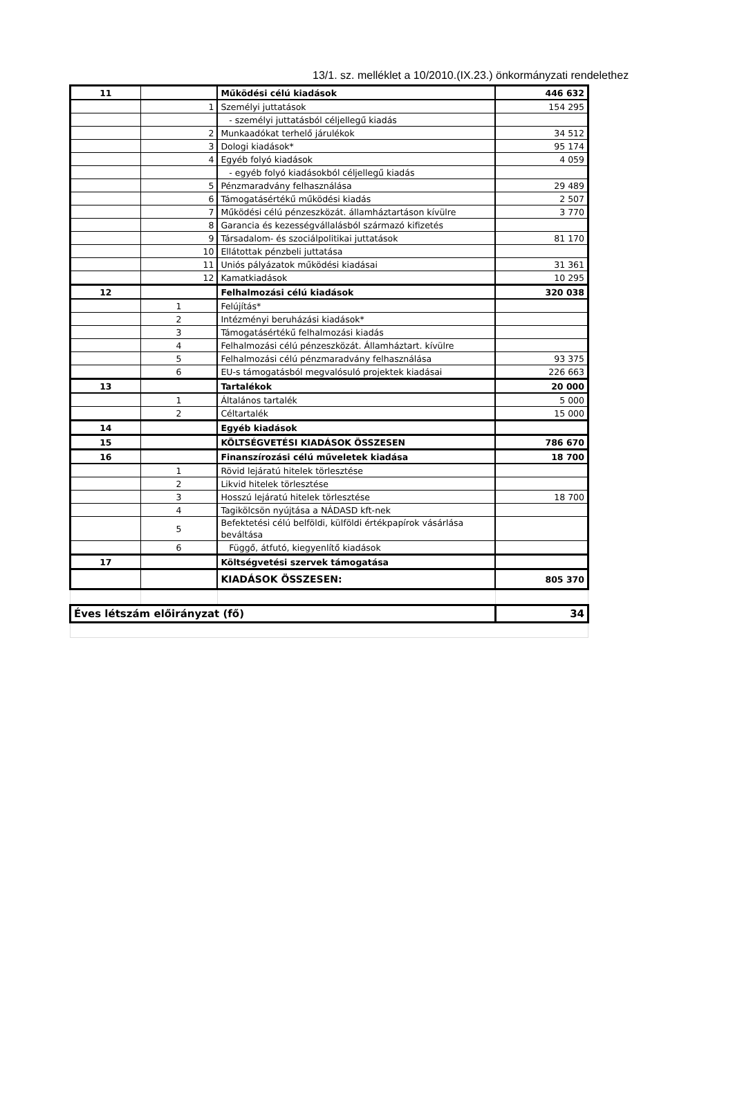13/1. sz. melléklet a 10/2010.(IX.23.) önkormányzati rendelethez
| 11 | | Működési célú kiadások | 446 632 |
| | 1 | Személyi juttatások | 154 295 |
| | | - személyi juttatásból céljellegű kiadás | |
| | 2 | Munkaadókat terhelő járulékok | 34 512 |
| | 3 | Dologi kiadások* | 95 174 |
| | 4 | Egyéb folyó kiadások | 4 059 |
| | | - egyéb folyó kiadásokból céljellegű kiadás | |
| | 5 | Pénzmaradvány felhasználása | 29 489 |
| | 6 | Támogatásértékű működési kiadás | 2 507 |
| | 7 | Működési célú pénzeszközát. államháztartáson kívülre | 3 770 |
| | 8 | Garancia és kezességvállalásból származó kifizetés | |
| | 9 | Társadalom- és szociálpolitikai juttatások | 81 170 |
| | 10 | Ellátottak pénzbeli juttatása | |
| | 11 | Uniós pályázatok működési kiadásai | 31 361 |
| | 12 | Kamatkiadások | 10 295 |
| 12 | | Felhalmozási célú kiadások | 320 038 |
| | 1 | Felújítás* | |
| | 2 | Intézményi beruházási kiadások* | |
| | 3 | Támogatásértékű felhalmozási kiadás | |
| | 4 | Felhalmozási célú pénzeszközát. Államháztart. kívülre | |
| | 5 | Felhalmozási célú pénzmaradvány felhasználása | 93 375 |
| | 6 | EU-s támogatásból megvalósuló projektek kiadásai | 226 663 |
| 13 | | Tartalékok | 20 000 |
| | 1 | Általános tartalék | 5 000 |
| | 2 | Céltartalék | 15 000 |
| 14 | | Egyéb kiadások | |
| 15 | | KÖLTSÉGVETÉSI KIADÁSOK ÖSSZESEN | 786 670 |
| 16 | | Finanszírozási célú műveletek kiadása | 18 700 |
| | 1 | Rövid lejáratú hitelek törlesztése | |
| | 2 | Likvid hitelek törlesztése | |
| | 3 | Hosszú lejáratú hitelek törlesztése | 18 700 |
| | 4 | Tagikölcsön nyújtása a NÁDASD kft-nek | |
| | 5 | Befektetési célú belföldi, külföldi értékpapírok vásárlása beváltása | |
| | 6 | Függő, átfutó, kiegyenlítő kiadások | |
| 17 | | Költségvetési szervek támogatása | |
| | | KIADÁSOK ÖSSZESEN: | 805 370 |
| Éves létszám előirányzat (fő) | | | 34 |